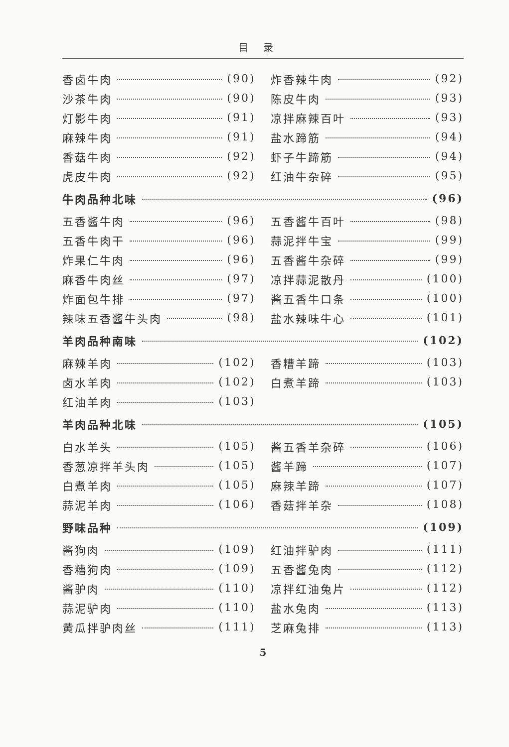目录
香卤牛肉 (90)
沙茶牛肉 (90)
灯影牛肉 (91)
麻辣牛肉 (91)
香菇牛肉 (92)
虎皮牛肉 (92)
炸香辣牛肉 (92)
陈皮牛肉 (93)
凉拌麻辣百叶 (93)
盐水蹄筋 (94)
虾子牛蹄筋 (94)
红油牛杂碎 (95)
牛肉品种北味 (96)
五香酱牛肉 (96)
五香牛肉干 (96)
炸果仁牛肉 (96)
麻香牛肉丝 (97)
炸面包牛排 (97)
辣味五香酱牛头肉 (98)
五香酱牛百叶 (98)
蒜泥拌牛宝 (99)
五香酱牛杂碎 (99)
凉拌蒜泥散丹 (100)
酱五香牛口条 (100)
盐水辣味牛心 (101)
羊肉品种南味 (102)
麻辣羊肉 (102)
卤水羊肉 (102)
红油羊肉 (103)
香糟羊蹄 (103)
白煮羊蹄 (103)
羊肉品种北味 (105)
白水羊头 (105)
香葱凉拌羊头肉 (105)
白煮羊肉 (105)
蒜泥羊肉 (106)
酱五香羊杂碎 (106)
酱羊蹄 (107)
麻辣羊蹄 (107)
香菇拌羊杂 (108)
野味品种 (109)
酱狗肉 (109)
香糟狗肉 (109)
酱驴肉 (110)
蒜泥驴肉 (110)
黄瓜拌驴肉丝 (111)
红油拌驴肉 (111)
五香酱兔肉 (112)
凉拌红油兔片 (112)
盐水兔肉 (113)
芝麻兔排 (113)
5